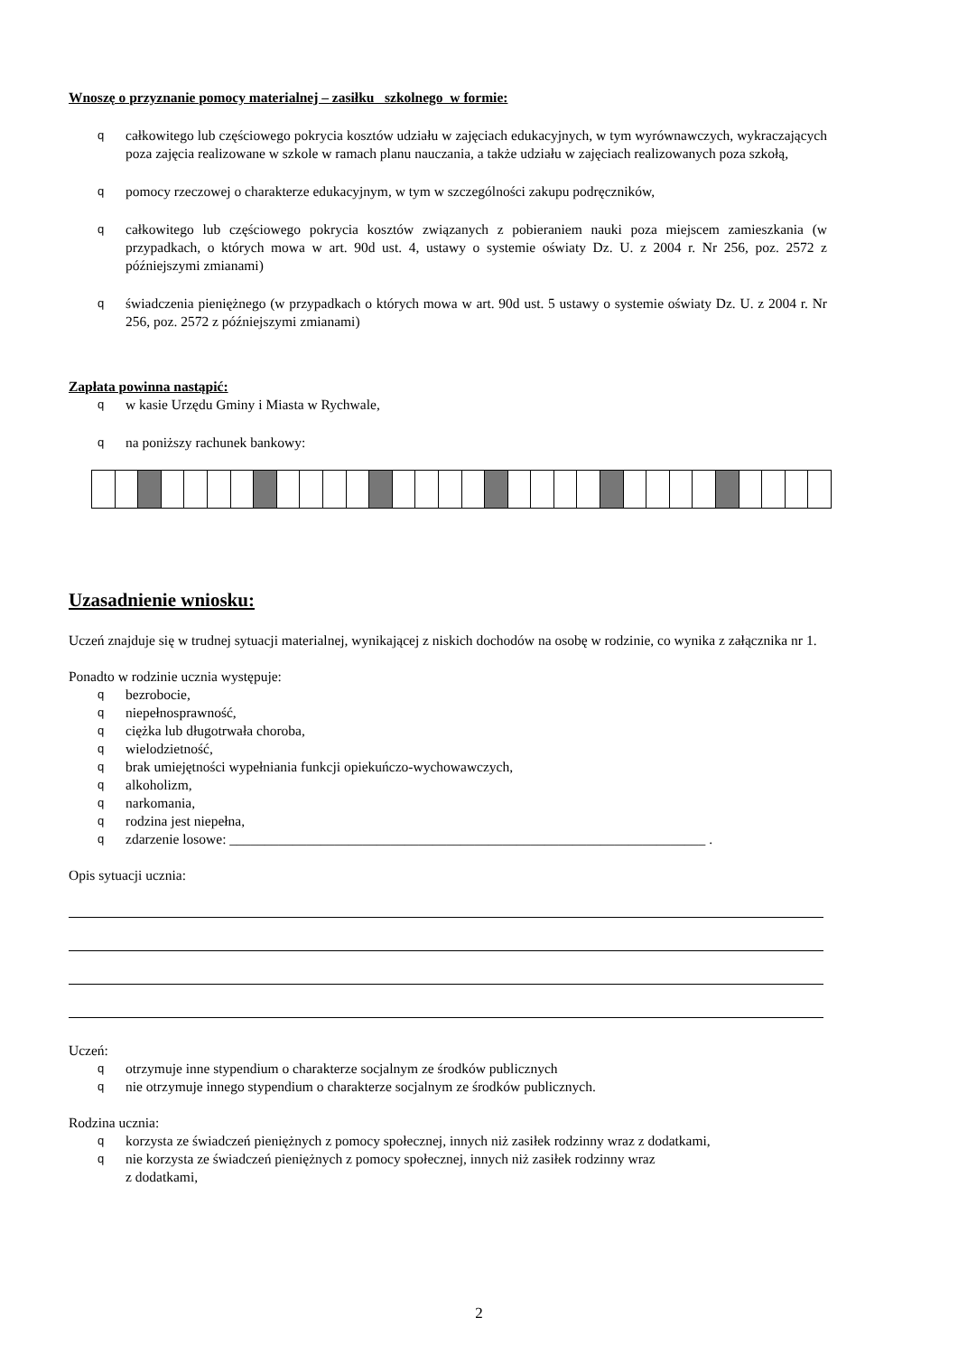Wnoszę o przyznanie pomocy materialnej – zasiłku szkolnego w formie:
qcałkowitego lub częściowego pokrycia kosztów udziału w zajęciach edukacyjnych, w tym wyrównawczych, wykraczających poza zajęcia realizowane w szkole w ramach planu nauczania, a także udziału w zajęciach realizowanych poza szkołą,
qpomocy rzeczowej o charakterze edukacyjnym, w tym w szczególności zakupu podręczników,
qcałkowitego lub częściowego pokrycia kosztów związanych z pobieraniem nauki poza miejscem zamieszkania (w przypadkach, o których mowa w art. 90d ust. 4, ustawy o systemie oświaty Dz. U. z 2004 r. Nr 256, poz. 2572 z późniejszymi zmianami)
qświadczenia pieniężnego (w przypadkach o których mowa w art. 90d ust. 5 ustawy o systemie oświaty Dz. U. z 2004 r. Nr 256, poz. 2572 z późniejszymi zmianami)
Zapłata powinna nastąpić:
qw kasie Urzędu Gminy i Miasta w Rychwale,
qna poniższy rachunek bankowy:
Uzasadnienie wniosku:
Uczeń znajduje się w trudnej sytuacji materialnej, wynikającej z niskich dochodów na osobę w rodzinie, co wynika z załącznika nr 1.
Ponadto w rodzinie ucznia występuje:
qbezrobocie,
qniepełnosprawność,
qciężka lub długotrwała choroba,
qwielodzietność,
qbrak umiejętności wypełniania funkcji opiekuńczo-wychowawczych,
qalkoholizm,
qnarkomania,
qrodzina jest niepełna,
qzdarzenie losowe: ____________________________________________________________________ .
Opis sytuacji ucznia:
Uczeń:
qotrzymuje inne stypendium o charakterze socjalnym ze środków publicznych
qnie otrzymuje innego stypendium o charakterze socjalnym ze środków publicznych.
Rodzina ucznia:
qkorzysta ze świadczeń pieniężnych z pomocy społecznej, innych niż zasiłek rodzinny wraz z dodatkami,
qnie korzysta ze świadczeń pieniężnych z pomocy społecznej, innych niż zasiłek rodzinny wraz
z dodatkami,
2